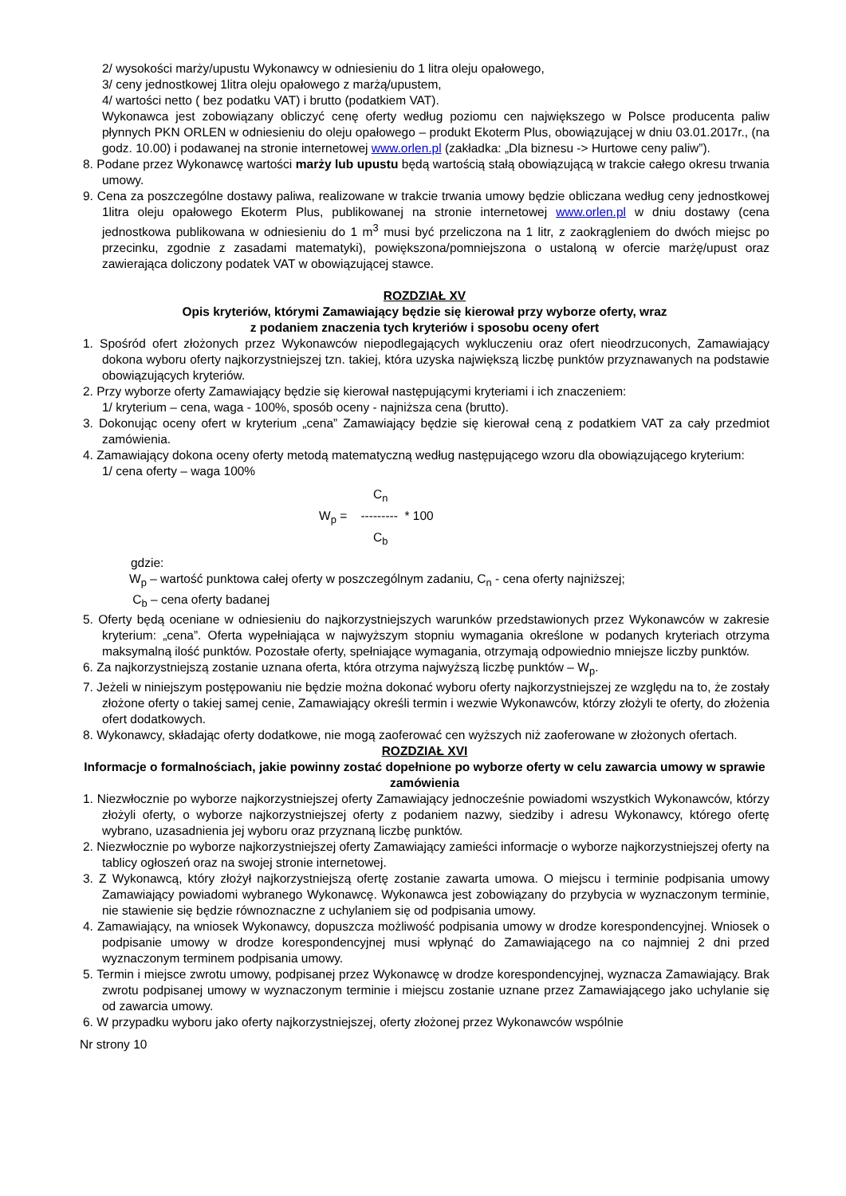2/ wysokości marży/upustu Wykonawcy w odniesieniu do 1 litra oleju opałowego,
3/ ceny jednostkowej 1litra oleju opałowego z marżą/upustem,
4/ wartości netto ( bez podatku VAT) i brutto (podatkiem VAT).
Wykonawca jest zobowiązany obliczyć cenę oferty według poziomu cen największego w Polsce producenta paliw płynnych PKN ORLEN w odniesieniu do oleju opałowego – produkt Ekoterm Plus, obowiązującej w dniu 03.01.2017r., (na godz. 10.00) i podawanej na stronie internetowej www.orlen.pl (zakładka: „Dla biznesu -> Hurtowe ceny paliw”).
8. Podane przez Wykonawcę wartości marży lub upustu będą wartością stałą obowiązującą w trakcie całego okresu trwania umowy.
9. Cena za poszczególne dostawy paliwa, realizowane w trakcie trwania umowy będzie obliczana według ceny jednostkowej 1litra oleju opałowego Ekoterm Plus, publikowanej na stronie internetowej www.orlen.pl w dniu dostawy (cena jednostkowa publikowana w odniesieniu do 1 m<sup>3</sup> musi być przeliczona na 1 litr, z zaokrągleniem do dwóch miejsc po przecinku, zgodnie z zasadami matematyki), powiększona/pomniejszona o ustaloną w ofercie marżę/upust oraz zawierająca doliczony podatek VAT w obowiązującej stawce.
ROZDZIAŁ XV
Opis kryteriów, którymi Zamawiający będzie się kierował przy wyborze oferty, wraz
z podaniem znaczenia tych kryteriów i sposobu oceny ofert
1. Spośród ofert złożonych przez Wykonawców niepodlegających wykluczeniu oraz ofert nieodrzuconych, Zamawiający dokona wyboru oferty najkorzystniejszej tzn. takiej, która uzyska największą liczbę punktów przyznawanych na podstawie obowiązujących kryteriów.
2. Przy wyborze oferty Zamawiający będzie się kierował następującymi kryteriami i ich znaczeniem:
1/ kryterium – cena, waga - 100%, sposób oceny - najniższa cena (brutto).
3. Dokonując oceny ofert w kryterium „cena” Zamawiający będzie się kierował ceną z podatkiem VAT za cały przedmiot zamówienia.
4. Zamawiający dokona oceny oferty metodą matematyczną według następującego wzoru dla obowiązującego kryterium:
1/ cena oferty – waga 100%
C<sub>n</sub>
W<sub>p</sub> = --------- * 100
C<sub>b</sub>
gdzie:
W<sub>p</sub> – wartość punktowa całej oferty w poszczególnym zadaniu, C<sub>n</sub> - cena oferty najniższej;
C<sub>b</sub> – cena oferty badanej
5. Oferty będą oceniane w odniesieniu do najkorzystniejszych warunków przedstawionych przez Wykonawców w zakresie kryterium: „cena”. Oferta wypełniająca w najwyższym stopniu wymagania określone w podanych kryteriach otrzyma maksymalną ilość punktów. Pozostałe oferty, spełniające wymagania, otrzymają odpowiednio mniejsze liczby punktów.
6. Za najkorzystniejszą zostanie uznana oferta, która otrzyma najwyższą liczbę punktów – W<sub>p</sub>.
7. Jeżeli w niniejszym postępowaniu nie będzie można dokonać wyboru oferty najkorzystniejszej ze względu na to, że zostały złożone oferty o takiej samej cenie, Zamawiający określi termin i wezwie Wykonawców, którzy złożyli te oferty, do złożenia ofert dodatkowych.
8. Wykonawcy, składając oferty dodatkowe, nie mogą zaoferować cen wyższych niż zaoferowane w złożonych ofertach.
ROZDZIAŁ XVI
Informacje o formalnościach, jakie powinny zostać dopełnione po wyborze oferty w celu zawarcia umowy w sprawie zamówienia
1. Niezwłocznie po wyborze najkorzystniejszej oferty Zamawiający jednocześnie powiadomi wszystkich Wykonawców, którzy złożyli oferty, o wyborze najkorzystniejszej oferty z podaniem nazwy, siedziby i adresu Wykonawcy, którego ofertę wybrano, uzasadnienia jej wyboru oraz przyznaną liczbę punktów.
2. Niezwłocznie po wyborze najkorzystniejszej oferty Zamawiający zamieści informacje o wyborze najkorzystniejszej oferty na tablicy ogłoszeń oraz na swojej stronie internetowej.
3. Z Wykonawcą, który złożył najkorzystniejszą ofertę zostanie zawarta umowa. O miejscu i terminie podpisania umowy Zamawiający powiadomi wybranego Wykonawcę. Wykonawca jest zobowiązany do przybycia w wyznaczonym terminie, nie stawienie się będzie równoznaczne z uchylaniem się od podpisania umowy.
4. Zamawiający, na wniosek Wykonawcy, dopuszcza możliwość podpisania umowy w drodze korespondencyjnej. Wniosek o podpisanie umowy w drodze korespondencyjnej musi wpłynąć do Zamawiającego na co najmniej 2 dni przed wyznaczonym terminem podpisania umowy.
5. Termin i miejsce zwrotu umowy, podpisanej przez Wykonawcę w drodze korespondencyjnej, wyznacza Zamawiający. Brak zwrotu podpisanej umowy w wyznaczonym terminie i miejscu zostanie uznane przez Zamawiającego jako uchylanie się od zawarcia umowy.
6. W przypadku wyboru jako oferty najkorzystniejszej, oferty złożonej przez Wykonawców wspólnie
Nr strony 10